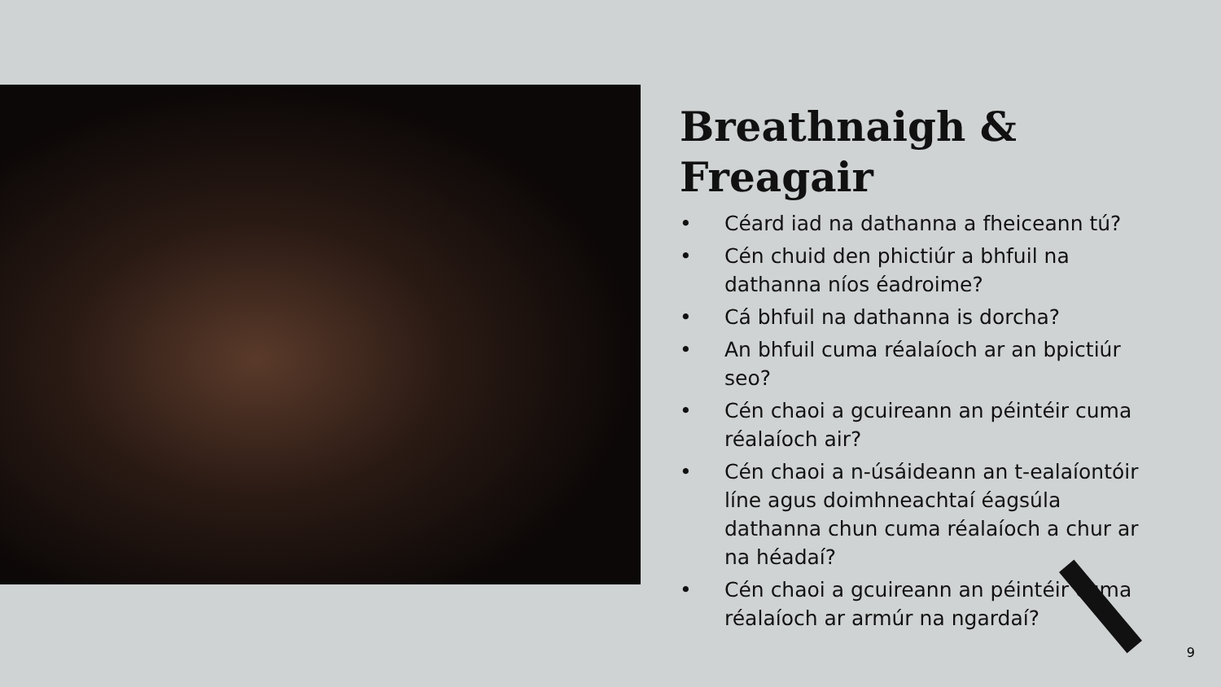Breathnaigh & Freagair
• Céard iad na dathanna a fheiceann tú?
• Cén chuid den phictiúr a bhfuil na dathanna níos éadroime?
• Cá bhfuil na dathanna is dorcha?
• An bhfuil cuma réalaíoch ar an bpictiúr seo?
• Cén chaoi a gcuireann an péintéir cuma réalaíoch air?
• Cén chaoi a n-úsáideann an t-ealaíontóir líne agus doimhneachtaí éagsúla dathanna chun cuma réalaíoch a chur ar na héadaí?
• Cén chaoi a gcuireann an péintéir cuma réalaíoch ar armúr na ngardaí?
9